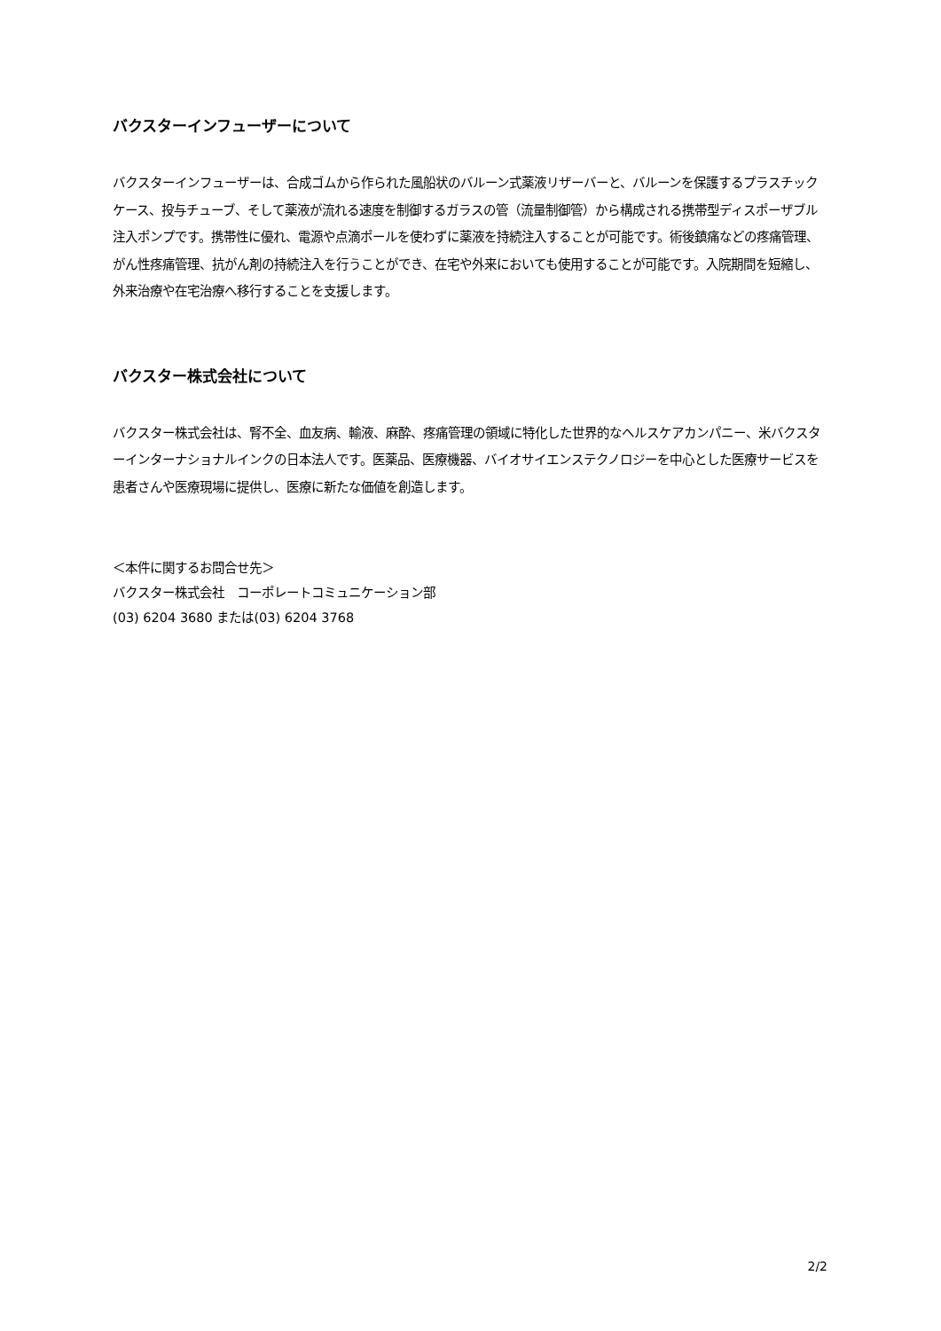バクスターインフューザーについて
バクスターインフューザーは、合成ゴムから作られた風船状のバルーン式薬液リザーバーと、バルーンを保護するプラスチックケース、投与チューブ、そして薬液が流れる速度を制御するガラスの管（流量制御管）から構成される携帯型ディスポーザブル注入ポンプです。携帯性に優れ、電源や点滴ポールを使わずに薬液を持続注入することが可能です。術後鎮痛などの疼痛管理、がん性疼痛管理、抗がん剤の持続注入を行うことができ、在宅や外来においても使用することが可能です。入院期間を短縮し、外来治療や在宅治療へ移行することを支援します。
バクスター株式会社について
バクスター株式会社は、腎不全、血友病、輸液、麻酔、疼痛管理の領域に特化した世界的なヘルスケアカンパニー、米バクスターインターナショナルインクの日本法人です。医薬品、医療機器、バイオサイエンステクノロジーを中心とした医療サービスを患者さんや医療現場に提供し、医療に新たな価値を創造します。
＜本件に関するお問合せ先＞
バクスター株式会社　コーポレートコミュニケーション部
(03) 6204 3680 または(03) 6204 3768
2/2